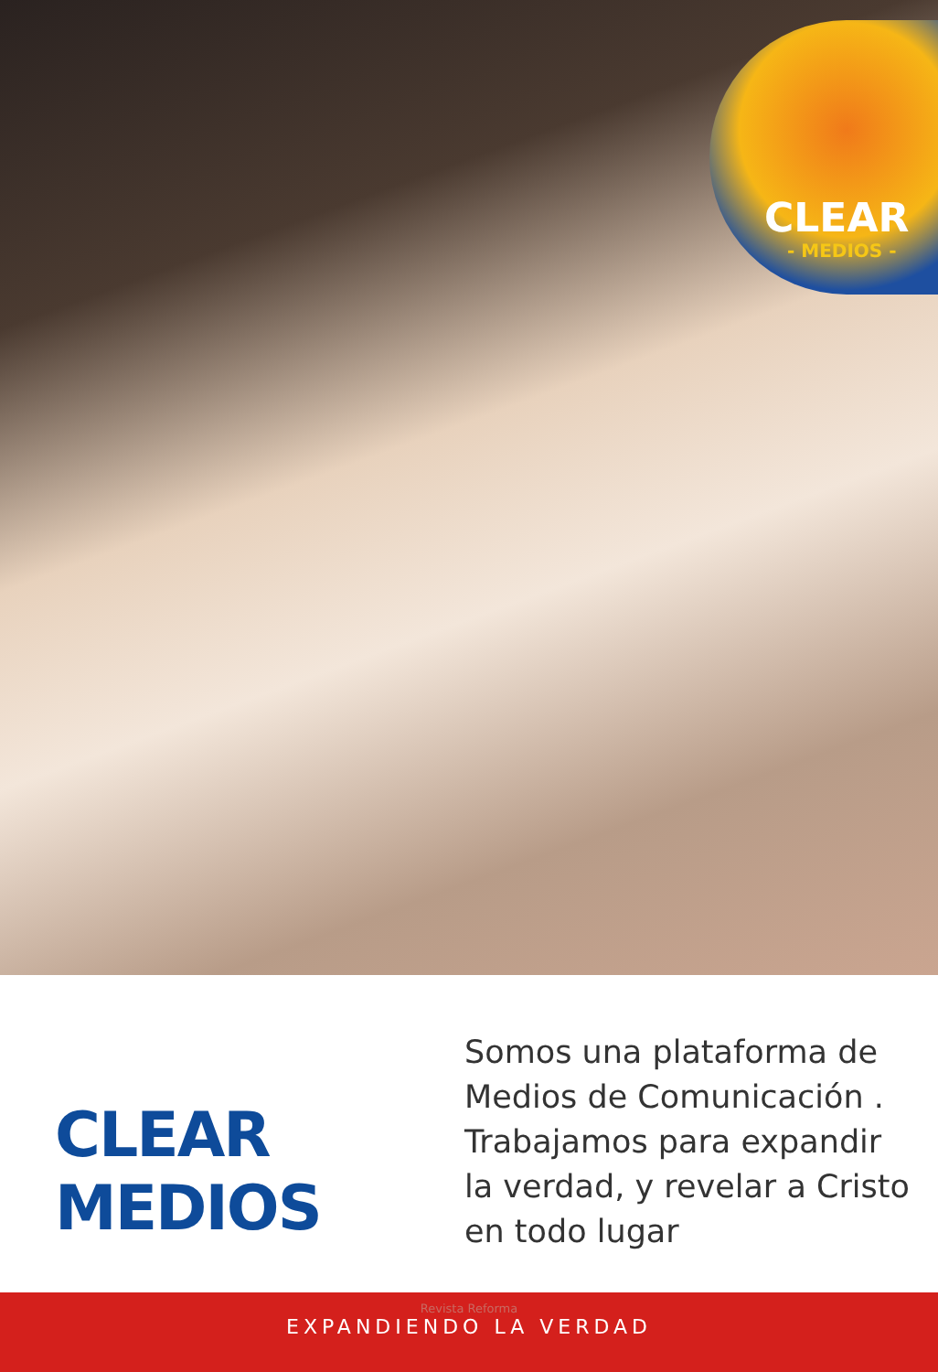CLEAR
- MEDIOS -
CLEAR
MEDIOS
Somos una plataforma de
Medios de Comunicación .
Trabajamos para expandir
la verdad, y revelar a Cristo
en todo lugar
Revista Reforma
EXPANDIENDO LA VERDAD